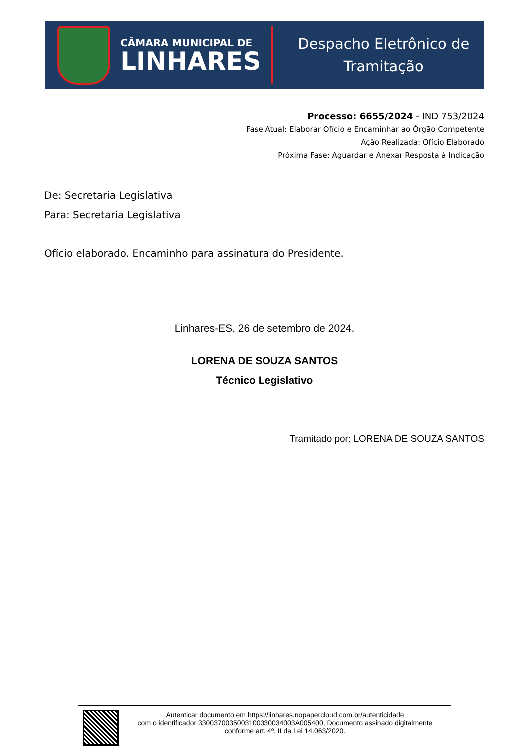CÂMARA MUNICIPAL DE
LINHARES
Despacho Eletrônico de Tramitação
Processo: 6655/2024 - IND 753/2024
Fase Atual: Elaborar Ofício e Encaminhar ao Órgão Competente
Ação Realizada: Ofício Elaborado
Próxima Fase: Aguardar e Anexar Resposta à Indicação
De: Secretaria Legislativa
Para: Secretaria Legislativa
Ofício elaborado. Encaminho para assinatura do Presidente.
Linhares-ES, 26 de setembro de 2024.
LORENA DE SOUZA SANTOS
Técnico Legislativo
Tramitado por: LORENA DE SOUZA SANTOS
Autenticar documento em https://linhares.nopapercloud.com.br/autenticidade
com o identificador 3300370035003100330034003A005400, Documento assinado digitalmente
conforme art. 4º, II da Lei 14.063/2020.